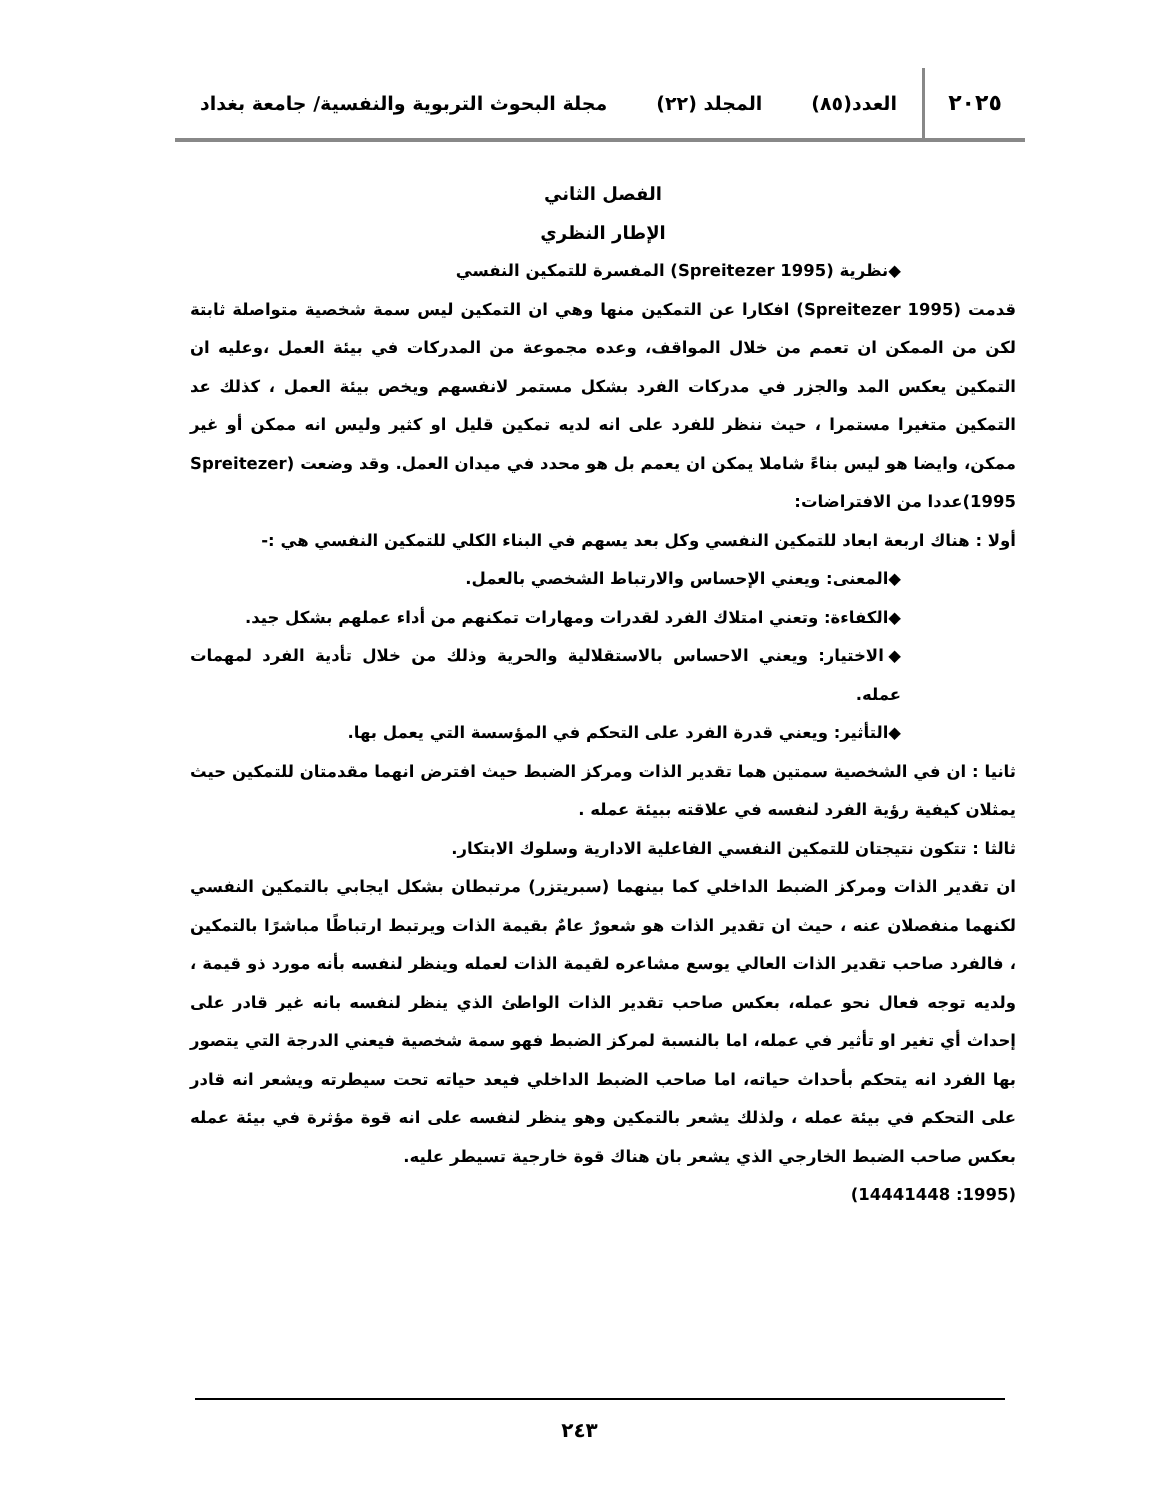٢٠٢٥
العدد(٨٥) المجلد (٢٢) مجلة البحوث التربوية والنفسية/ جامعة بغداد
الفصل الثاني
الإطار النظري
◆نظرية (Spreitezer 1995) المفسرة للتمكين النفسي
قدمت (Spreitezer 1995) افكارا عن التمكين منها وهي ان التمكين ليس سمة شخصية متواصلة ثابتة لكن من الممكن ان تعمم من خلال المواقف، وعده مجموعة من المدركات في بيئة العمل ،وعليه ان التمكين يعكس المد والجزر في مدركات الفرد بشكل مستمر لانفسهم ويخص بيئة العمل ، كذلك عد التمكين متغيرا مستمرا ، حيث ننظر للفرد على انه لديه تمكين قليل او كثير وليس انه ممكن أو غير ممكن، وايضا هو ليس بناءً شاملا يمكن ان يعمم بل هو محدد في ميدان العمل. وقد وضعت (Spreitezer 1995)عددا من الافتراضات:
أولا : هناك اربعة ابعاد للتمكين النفسي وكل بعد يسهم في البناء الكلي للتمكين النفسي هي :-
◆المعنى: ويعني الإحساس والارتباط الشخصي بالعمل.
◆الكفاءة: وتعني امتلاك الفرد لقدرات ومهارات تمكنهم من أداء عملهم بشكل جيد.
◆الاختيار: ويعني الاحساس بالاستقلالية والحرية وذلك من خلال تأدية الفرد لمهمات عمله.
◆التأثير: ويعني قدرة الفرد على التحكم في المؤسسة التي يعمل بها.
ثانيا : ان في الشخصية سمتين هما تقدير الذات ومركز الضبط حيث افترض انهما مقدمتان للتمكين حيث يمثلان كيفية رؤية الفرد لنفسه في علاقته ببيئة عمله .
ثالثا : تتكون نتيجتان للتمكين النفسي الفاعلية الادارية وسلوك الابتكار.
ان تقدير الذات ومركز الضبط الداخلي كما بينهما (سبريتزر) مرتبطان بشكل ايجابي بالتمكين النفسي لكنهما منفصلان عنه ، حيث ان تقدير الذات هو شعورٌ عامٌ بقيمة الذات ويرتبط ارتباطًا مباشرًا بالتمكين ، فالفرد صاحب تقدير الذات العالي يوسع مشاعره لقيمة الذات لعمله وينظر لنفسه بأنه مورد ذو قيمة ، ولديه توجه فعال نحو عمله، بعكس صاحب تقدير الذات الواطئ الذي ينظر لنفسه بانه غير قادر على إحداث أي تغير او تأثير في عمله، اما بالنسبة لمركز الضبط فهو سمة شخصية فيعني الدرجة التي يتصور بها الفرد انه يتحكم بأحداث حياته، اما صاحب الضبط الداخلي فيعد حياته تحت سيطرته ويشعر انه قادر على التحكم في بيئة عمله ، ولذلك يشعر بالتمكين وهو ينظر لنفسه على انه قوة مؤثرة في بيئة عمله بعكس صاحب الضبط الخارجي الذي يشعر بان هناك قوة خارجية تسيطر عليه.
(1995: 14441448)
٢٤٣